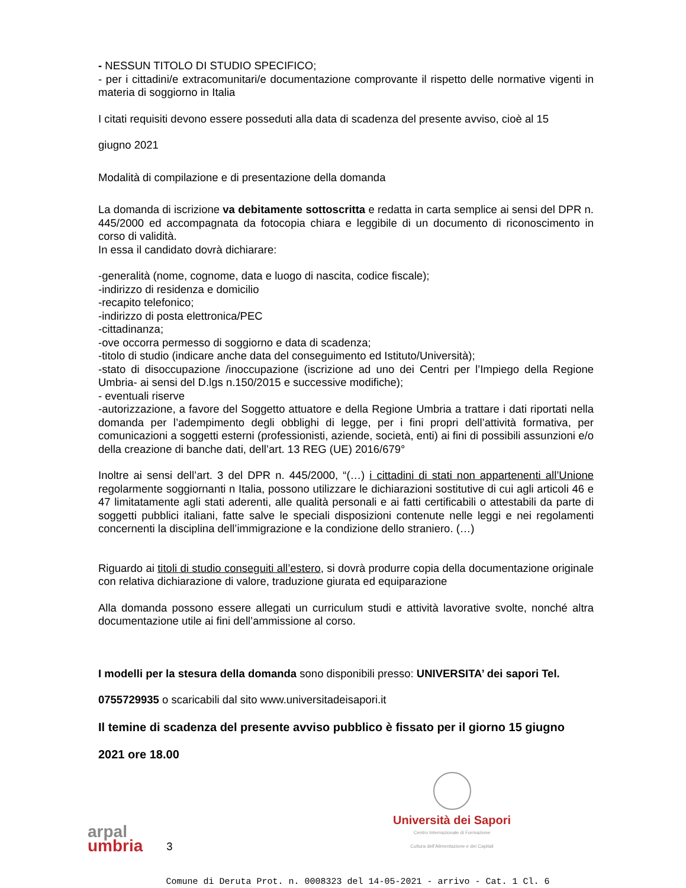- NESSUN TITOLO DI STUDIO SPECIFICO;
- per i cittadini/e extracomunitari/e documentazione comprovante il rispetto delle normative vigenti in materia di soggiorno in Italia
I citati requisiti devono essere posseduti alla data di scadenza del presente avviso, cioè al 15
giugno 2021
Modalità di compilazione e di presentazione della domanda
La domanda di iscrizione va debitamente sottoscritta e redatta in carta semplice ai sensi del DPR n. 445/2000 ed accompagnata da fotocopia chiara e leggibile di un documento di riconoscimento in corso di validità.
In essa il candidato dovrà dichiarare:
-generalità (nome, cognome, data e luogo di nascita, codice fiscale);
-indirizzo di residenza e domicilio
-recapito telefonico;
-indirizzo di posta elettronica/PEC
-cittadinanza;
-ove occorra permesso di soggiorno e data di scadenza;
-titolo di studio (indicare anche data del conseguimento ed Istituto/Università);
-stato di disoccupazione /inoccupazione (iscrizione ad uno dei Centri per l’Impiego della Regione Umbria- ai sensi del D.lgs n.150/2015 e successive modifiche);
- eventuali riserve
-autorizzazione, a favore del Soggetto attuatore e della Regione Umbria a trattare i dati riportati nella domanda per l’adempimento degli obblighi di legge, per i fini propri dell’attività formativa, per comunicazioni a soggetti esterni (professionisti, aziende, società, enti) ai fini di possibili assunzioni e/o della creazione di banche dati, dell’art. 13 REG (UE) 2016/679°
Inoltre ai sensi dell’art. 3 del DPR n. 445/2000, “(…) i cittadini di stati non appartenenti all’Unione regolarmente soggiornanti n Italia, possono utilizzare le dichiarazioni sostitutive di cui agli articoli 46 e 47 limitatamente agli stati aderenti, alle qualità personali e ai fatti certificabili o attestabili da parte di soggetti pubblici italiani, fatte salve le speciali disposizioni contenute nelle leggi e nei regolamenti concernenti la disciplina dell’immigrazione e la condizione dello straniero. (…)
Riguardo ai titoli di studio conseguiti all’estero, si dovrà produrre copia della documentazione originale con relativa dichiarazione di valore, traduzione giurata ed equiparazione
Alla domanda possono essere allegati un curriculum studi e attività lavorative svolte, nonché altra documentazione utile ai fini dell’ammissione al corso.
I modelli per la stesura della domanda sono disponibili presso: UNIVERSITA’ dei sapori Tel.
0755729935 o scaricabili dal sito www.universitadeisapori.it
Il temine di scadenza del presente avviso pubblico è fissato per il giorno 15 giugno
2021 ore 18.00
arpal
umbria
3
Università dei Sapori
Centro Internazionale di Formazione
Cultura dell'Alimentazione e dei Capitali
Comune di Deruta Prot. n. 0008323 del 14-05-2021 - arrivo - Cat. 1 Cl. 6